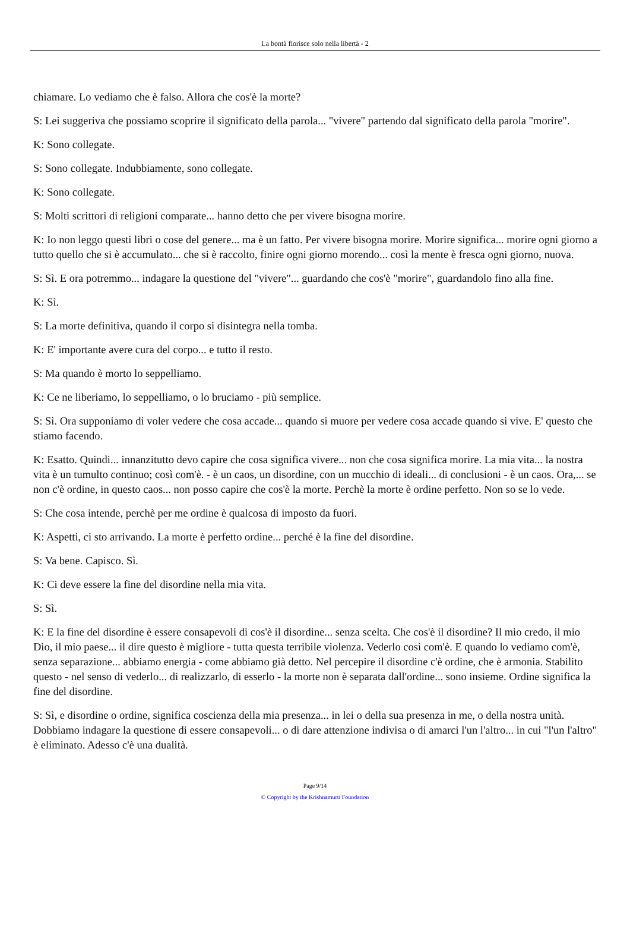La bontà fiorisce solo nella libertà - 2
chiamare. Lo vediamo che è falso. Allora che cos'è la morte?
S: Lei suggeriva che possiamo scoprire il significato della parola... "vivere" partendo dal significato della parola "morire".
K: Sono collegate.
S: Sono collegate. Indubbiamente, sono collegate.
K: Sono collegate.
S: Molti scrittori di religioni comparate... hanno detto che per vivere bisogna morire.
K: Io non leggo questi libri o cose del genere... ma è un fatto. Per vivere bisogna morire. Morire significa... morire ogni giorno a tutto quello che si è accumulato... che si è raccolto, finire ogni giorno morendo... così la mente è fresca ogni giorno, nuova.
S: Sì. E ora potremmo... indagare la questione del "vivere"... guardando che cos'è "morire", guardandolo fino alla fine.
K: Sì.
S: La morte definitiva, quando il corpo si disintegra nella tomba.
K: E' importante avere cura del corpo... e tutto il resto.
S: Ma quando è morto lo seppelliamo.
K: Ce ne liberiamo, lo seppelliamo, o lo bruciamo - più semplice.
S: Sì. Ora supponiamo di voler vedere che cosa accade... quando si muore per vedere cosa accade quando si vive. E' questo che stiamo facendo.
K: Esatto. Quindi... innanzitutto devo capire che cosa significa vivere... non che cosa significa morire. La mia vita... la nostra vita è un tumulto continuo; così com'è. - è un caos, un disordine, con un mucchio di ideali... di conclusioni - è un caos. Ora,... se non c'è ordine, in questo caos... non posso capire che cos'è la morte. Perchè la morte è ordine perfetto. Non so se lo vede.
S: Che cosa intende, perchè per me ordine è qualcosa di imposto da fuori.
K: Aspetti, ci sto arrivando. La morte è perfetto ordine... perché è la fine del disordine.
S: Va bene. Capisco. Sì.
K: Ci deve essere la fine del disordine nella mia vita.
S: Sì.
K: E la fine del disordine è essere consapevoli di cos'è il disordine... senza scelta. Che cos'è il disordine? Il mio credo, il mio Dio, il mio paese... il dire questo è migliore - tutta questa terribile violenza. Vederlo così com'è. E quando lo vediamo com'è, senza separazione... abbiamo energia - come abbiamo già detto. Nel percepire il disordine c'è ordine, che è armonia. Stabilito questo - nel senso di vederlo... di realizzarlo, di esserlo - la morte non è separata dall'ordine... sono insieme. Ordine significa la fine del disordine.
S: Sì, e disordine o ordine, significa coscienza della mia presenza... in lei o della sua presenza in me, o della nostra unità. Dobbiamo indagare la questione di essere consapevoli... o di dare attenzione indivisa o di amarci l'un l'altro... in cui "l'un l'altro" è eliminato. Adesso c'è una dualità.
Page 9/14
© Copyright by the Krishnamurti Foundation